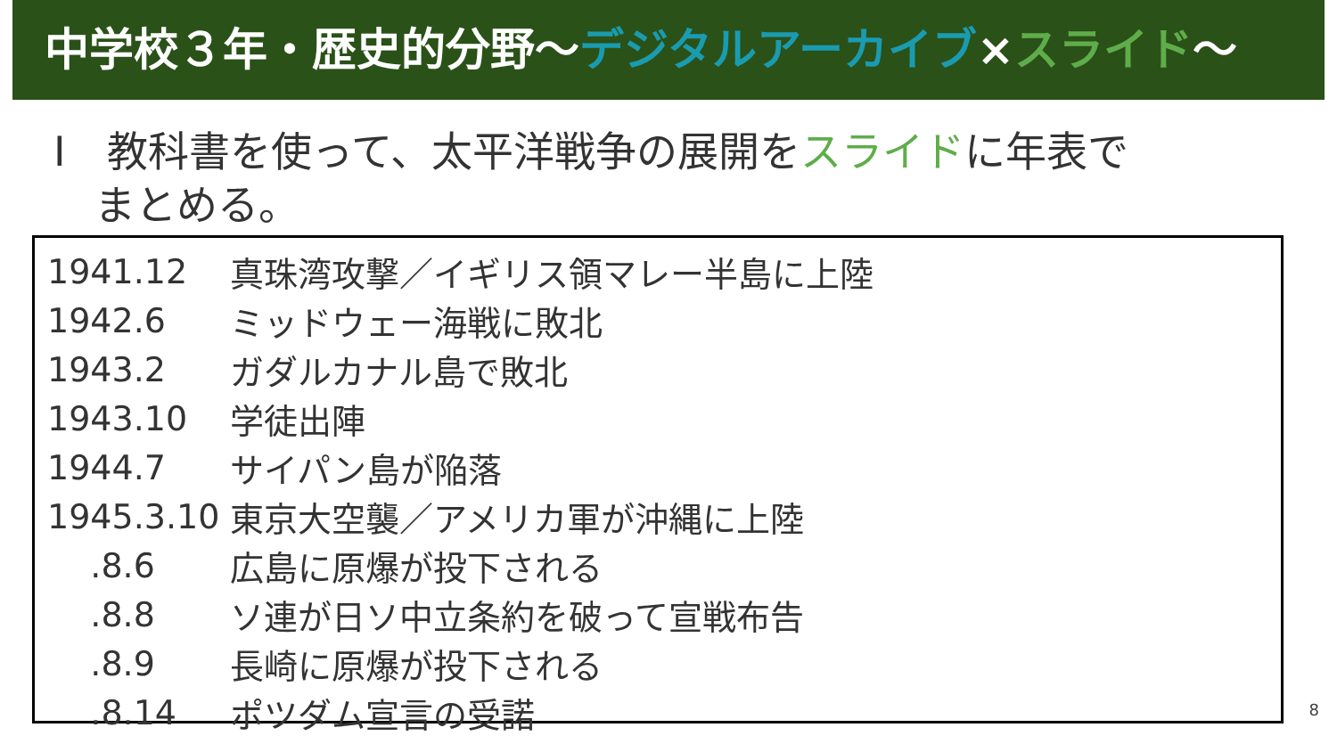中学校３年・歴史的分野～デジタルアーカイブ×スライド～
Ⅰ　教科書を使って、太平洋戦争の展開をスライドに年表で
　まとめる。
| 1941.12 | 真珠湾攻撃／イギリス領マレー半島に上陸 |
| 1942.6 | ミッドウェー海戦に敗北 |
| 1943.2 | ガダルカナル島で敗北 |
| 1943.10 | 学徒出陣 |
| 1944.7 | サイパン島が陥落 |
| 1945.3.10 | 東京大空襲／アメリカ軍が沖縄に上陸 |
| .8.6 | 広島に原爆が投下される |
| .8.8 | ソ連が日ソ中立条約を破って宣戦布告 |
| .8.9 | 長崎に原爆が投下される |
| .8.14 | ポツダム宣言の受諾 |
8